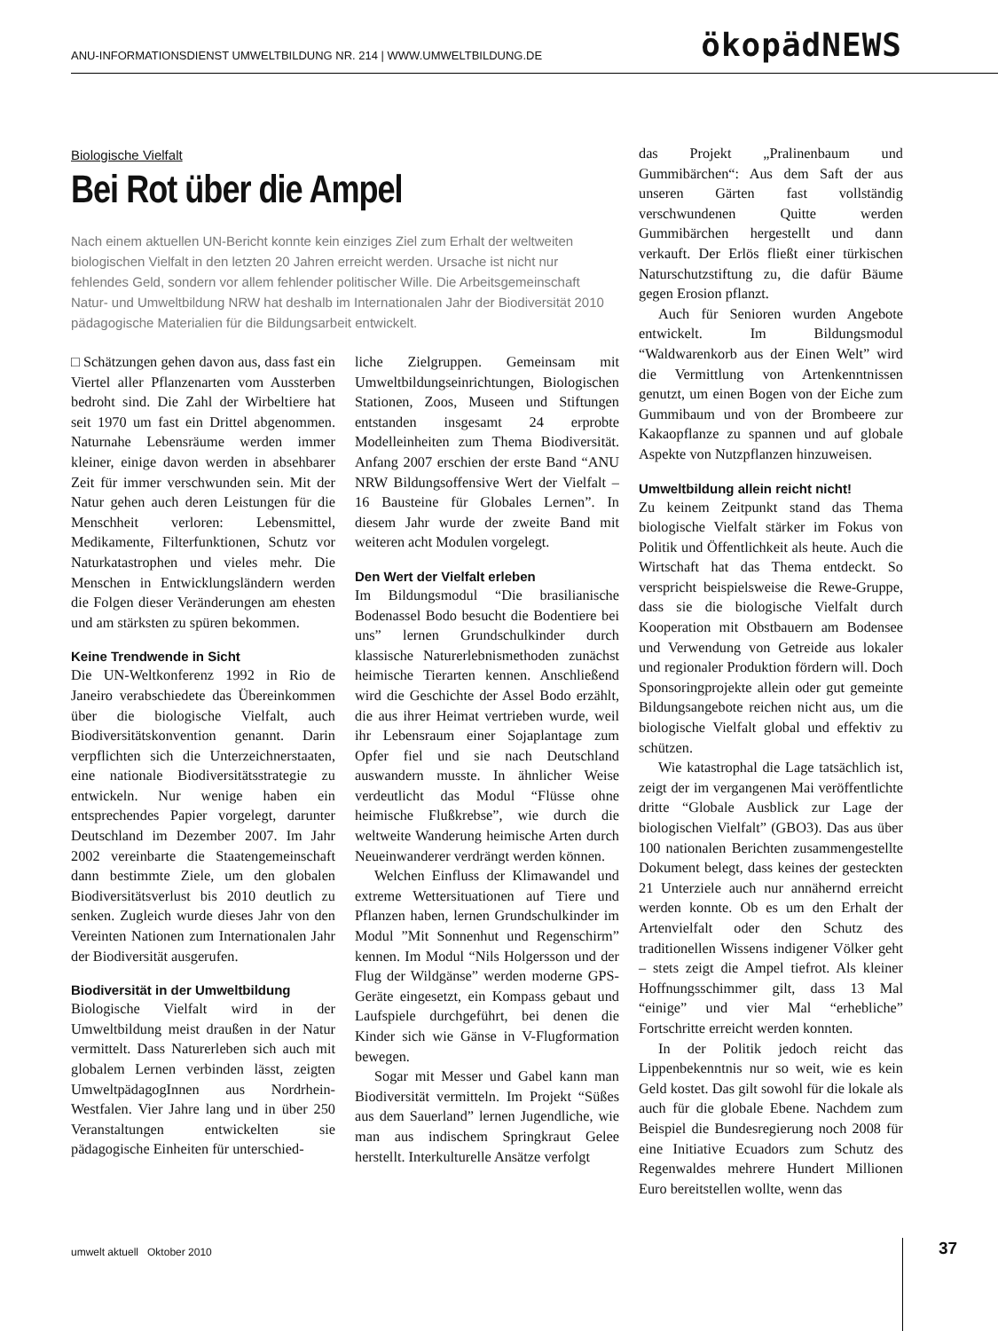ANU-INFORMATIONSDIENST UMWELTBILDUNG NR. 214 | WWW.UMWELTBILDUNG.DE ökopädNEWS
Biologische Vielfalt
Bei Rot über die Ampel
Nach einem aktuellen UN-Bericht konnte kein einziges Ziel zum Erhalt der weltweiten biologischen Vielfalt in den letzten 20 Jahren erreicht werden. Ursache ist nicht nur fehlendes Geld, sondern vor allem fehlender politischer Wille. Die Arbeitsgemeinschaft Natur- und Umweltbildung NRW hat deshalb im Internationalen Jahr der Biodiversität 2010 pädagogische Materialien für die Bildungsarbeit entwickelt.
□ Schätzungen gehen davon aus, dass fast ein Viertel aller Pflanzenarten vom Aussterben bedroht sind. Die Zahl der Wirbeltiere hat seit 1970 um fast ein Drittel abgenommen. Naturnahe Lebensräume werden immer kleiner, einige davon werden in absehbarer Zeit für immer verschwunden sein. Mit der Natur gehen auch deren Leistungen für die Menschheit verloren: Lebensmittel, Medikamente, Filterfunktionen, Schutz vor Naturkatastrophen und vieles mehr. Die Menschen in Entwicklungsländern werden die Folgen dieser Veränderungen am ehesten und am stärksten zu spüren bekommen.
Keine Trendwende in Sicht
Die UN-Weltkonferenz 1992 in Rio de Janeiro verabschiedete das Übereinkommen über die biologische Vielfalt, auch Biodiversitätskonvention genannt. Darin verpflichten sich die Unterzeichnerstaaten, eine nationale Biodiversitätsstrategie zu entwickeln. Nur wenige haben ein entsprechendes Papier vorgelegt, darunter Deutschland im Dezember 2007. Im Jahr 2002 vereinbarte die Staatengemeinschaft dann bestimmte Ziele, um den globalen Biodiversitätsverlust bis 2010 deutlich zu senken. Zugleich wurde dieses Jahr von den Vereinten Nationen zum Internationalen Jahr der Biodiversität ausgerufen.
Biodiversität in der Umweltbildung
Biologische Vielfalt wird in der Umweltbildung meist draußen in der Natur vermittelt. Dass Naturerleben sich auch mit globalem Lernen verbinden lässt, zeigten UmweltpädagogInnen aus Nordrhein-Westfalen. Vier Jahre lang und in über 250 Veranstaltungen entwickelten sie pädagogische Einheiten für unterschied-
liche Zielgruppen. Gemeinsam mit Umweltbildungseinrichtungen, Biologischen Stationen, Zoos, Museen und Stiftungen entstanden insgesamt 24 erprobte Modelleinheiten zum Thema Biodiversität. Anfang 2007 erschien der erste Band “ANU NRW Bildungsoffensive Wert der Vielfalt – 16 Bausteine für Globales Lernen”. In diesem Jahr wurde der zweite Band mit weiteren acht Modulen vorgelegt.
Den Wert der Vielfalt erleben
Im Bildungsmodul “Die brasilianische Bodenassel Bodo besucht die Bodentiere bei uns” lernen Grundschulkinder durch klassische Naturerlebnismethoden zunächst heimische Tierarten kennen. Anschließend wird die Geschichte der Assel Bodo erzählt, die aus ihrer Heimat vertrieben wurde, weil ihr Lebensraum einer Sojaplantage zum Opfer fiel und sie nach Deutschland auswandern musste. In ähnlicher Weise verdeutlicht das Modul “Flüsse ohne heimische Flußkrebse”, wie durch die weltweite Wanderung heimische Arten durch Neueinwanderer verdrängt werden können.
Welchen Einfluss der Klimawandel und extreme Wettersituationen auf Tiere und Pflanzen haben, lernen Grundschulkinder im Modul ”Mit Sonnenhut und Regenschirm” kennen. Im Modul “Nils Holgersson und der Flug der Wildgänse” werden moderne GPS-Geräte eingesetzt, ein Kompass gebaut und Laufspiele durchgeführt, bei denen die Kinder sich wie Gänse in V-Flugformation bewegen.
Sogar mit Messer und Gabel kann man Biodiversität vermitteln. Im Projekt “Süßes aus dem Sauerland” lernen Jugendliche, wie man aus indischem Springkraut Gelee herstellt. Interkulturelle Ansätze verfolgt
das Projekt „Pralinenbaum und Gummibärchen“: Aus dem Saft der aus unseren Gärten fast vollständig verschwundenen Quitte werden Gummibärchen hergestellt und dann verkauft. Der Erlös fließt einer türkischen Naturschutzstiftung zu, die dafür Bäume gegen Erosion pflanzt.
Auch für Senioren wurden Angebote entwickelt. Im Bildungsmodul “Waldwarenkorb aus der Einen Welt” wird die Vermittlung von Artenkenntnissen genutzt, um einen Bogen von der Eiche zum Gummibaum und von der Brombeere zur Kakaopflanze zu spannen und auf globale Aspekte von Nutzpflanzen hinzuweisen.
Umweltbildung allein reicht nicht!
Zu keinem Zeitpunkt stand das Thema biologische Vielfalt stärker im Fokus von Politik und Öffentlichkeit als heute. Auch die Wirtschaft hat das Thema entdeckt. So verspricht beispielsweise die Rewe-Gruppe, dass sie die biologische Vielfalt durch Kooperation mit Obstbauern am Bodensee und Verwendung von Getreide aus lokaler und regionaler Produktion fördern will. Doch Sponsoringprojekte allein oder gut gemeinte Bildungsangebote reichen nicht aus, um die biologische Vielfalt global und effektiv zu schützen.
Wie katastrophal die Lage tatsächlich ist, zeigt der im vergangenen Mai veröffentlichte dritte “Globale Ausblick zur Lage der biologischen Vielfalt” (GBO3). Das aus über 100 nationalen Berichten zusammengestellte Dokument belegt, dass keines der gesteckten 21 Unterziele auch nur annähernd erreicht werden konnte. Ob es um den Erhalt der Artenvielfalt oder den Schutz des traditionellen Wissens indigener Völker geht – stets zeigt die Ampel tiefrot. Als kleiner Hoffnungsschimmer gilt, dass 13 Mal “einige” und vier Mal “erhebliche” Fortschritte erreicht werden konnten.
In der Politik jedoch reicht das Lippenbekenntnis nur so weit, wie es kein Geld kostet. Das gilt sowohl für die lokale als auch für die globale Ebene. Nachdem zum Beispiel die Bundesregierung noch 2008 für eine Initiative Ecuadors zum Schutz des Regenwaldes mehrere Hundert Millionen Euro bereitstellen wollte, wenn das
umwelt aktuell Oktober 2010 37